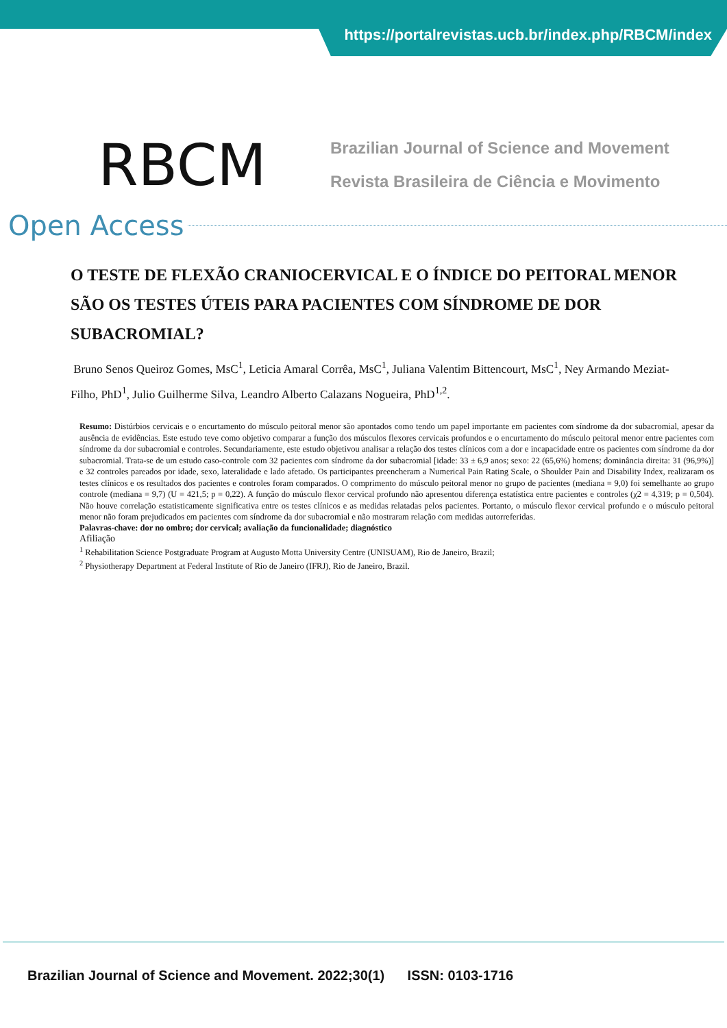https://portalrevistas.ucb.br/index.php/RBCM/index
RBCM
Brazilian Journal of Science and Movement
Revista Brasileira de Ciência e Movimento
Open Access
O TESTE DE FLEXÃO CRANIOCERVICAL E O ÍNDICE DO PEITORAL MENOR SÃO OS TESTES ÚTEIS PARA PACIENTES COM SÍNDROME DE DOR SUBACROMIAL?
Bruno Senos Queiroz Gomes, MsC<sup>1</sup>, Leticia Amaral Corrêa, MsC<sup>1</sup>, Juliana Valentim Bittencourt, MsC<sup>1</sup>, Ney Armando Meziat-Filho, PhD<sup>1</sup>, Julio Guilherme Silva, Leandro Alberto Calazans Nogueira, PhD<sup>1,2</sup>.
Resumo: Distúrbios cervicais e o encurtamento do músculo peitoral menor são apontados como tendo um papel importante em pacientes com síndrome da dor subacromial, apesar da ausência de evidências. Este estudo teve como objetivo comparar a função dos músculos flexores cervicais profundos e o encurtamento do músculo peitoral menor entre pacientes com síndrome da dor subacromial e controles. Secundariamente, este estudo objetivou analisar a relação dos testes clínicos com a dor e incapacidade entre os pacientes com síndrome da dor subacromial. Trata-se de um estudo caso-controle com 32 pacientes com síndrome da dor subacromial [idade: 33 ± 6,9 anos; sexo: 22 (65,6%) homens; dominância direita: 31 (96,9%)] e 32 controles pareados por idade, sexo, lateralidade e lado afetado. Os participantes preencheram a Numerical Pain Rating Scale, o Shoulder Pain and Disability Index, realizaram os testes clínicos e os resultados dos pacientes e controles foram comparados. O comprimento do músculo peitoral menor no grupo de pacientes (mediana = 9,0) foi semelhante ao grupo controle (mediana = 9,7) (U = 421,5; p = 0,22). A função do músculo flexor cervical profundo não apresentou diferença estatística entre pacientes e controles (χ2 = 4,319; p = 0,504). Não houve correlação estatisticamente significativa entre os testes clínicos e as medidas relatadas pelos pacientes. Portanto, o músculo flexor cervical profundo e o músculo peitoral menor não foram prejudicados em pacientes com síndrome da dor subacromial e não mostraram relação com medidas autorreferidas.
Palavras-chave: dor no ombro; dor cervical; avaliação da funcionalidade; diagnóstico
Afiliação
<sup>1</sup> Rehabilitation Science Postgraduate Program at Augusto Motta University Centre (UNISUAM), Rio de Janeiro, Brazil;
<sup>2</sup> Physiotherapy Department at Federal Institute of Rio de Janeiro (IFRJ), Rio de Janeiro, Brazil.
Brazilian Journal of Science and Movement. 2022;30(1) ISSN: 0103-1716